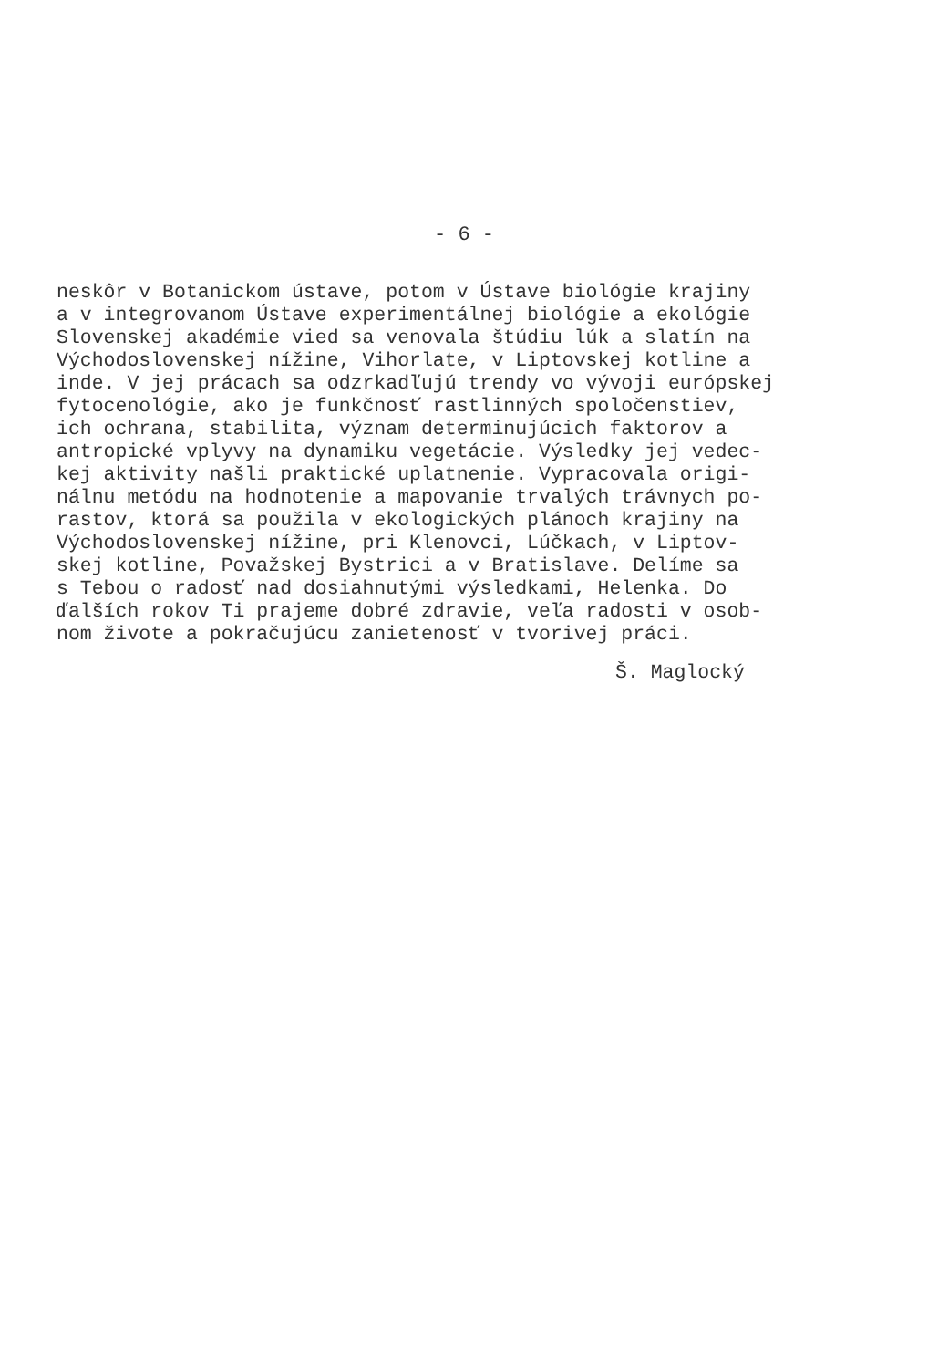- 6 -
neskôr v Botanickom ústave, potom v Ústave biológie krajiny a v integrovanom Ústave experimentálnej biológie a ekológie Slovenskej akadémie vied sa venovala štúdiu lúk a slatín na Východoslovenskej nížine, Vihorlate, v Liptovskej kotline a inde. V jej prácach sa odzrkadľujú trendy vo vývoji európskej fytocenológie, ako je funkčnosť rastlinných spoločenstiev, ich ochrana, stabilita, význam determinujúcich faktorov a antropické vplyvy na dynamiku vegetácie. Výsledky jej vedec- kej aktivity našli praktické uplatnenie. Vypracovala origi- nálnu metódu na hodnotenie a mapovanie trvalých trávnych po- rastov, ktorá sa použila v ekologických plánoch krajiny na Východoslovenskej nížine, pri Klenovci, Lúčkach, v Liptov- skej kotline, Považskej Bystrici a v Bratislave. Delíme sa s Tebou o radosť nad dosiahnutými výsledkami, Helenka. Do ďalších rokov Ti prajeme dobré zdravie, veľa radosti v osob- nom živote a pokračujúcu zanietenosť v tvorivej práci.
Š. Maglocký